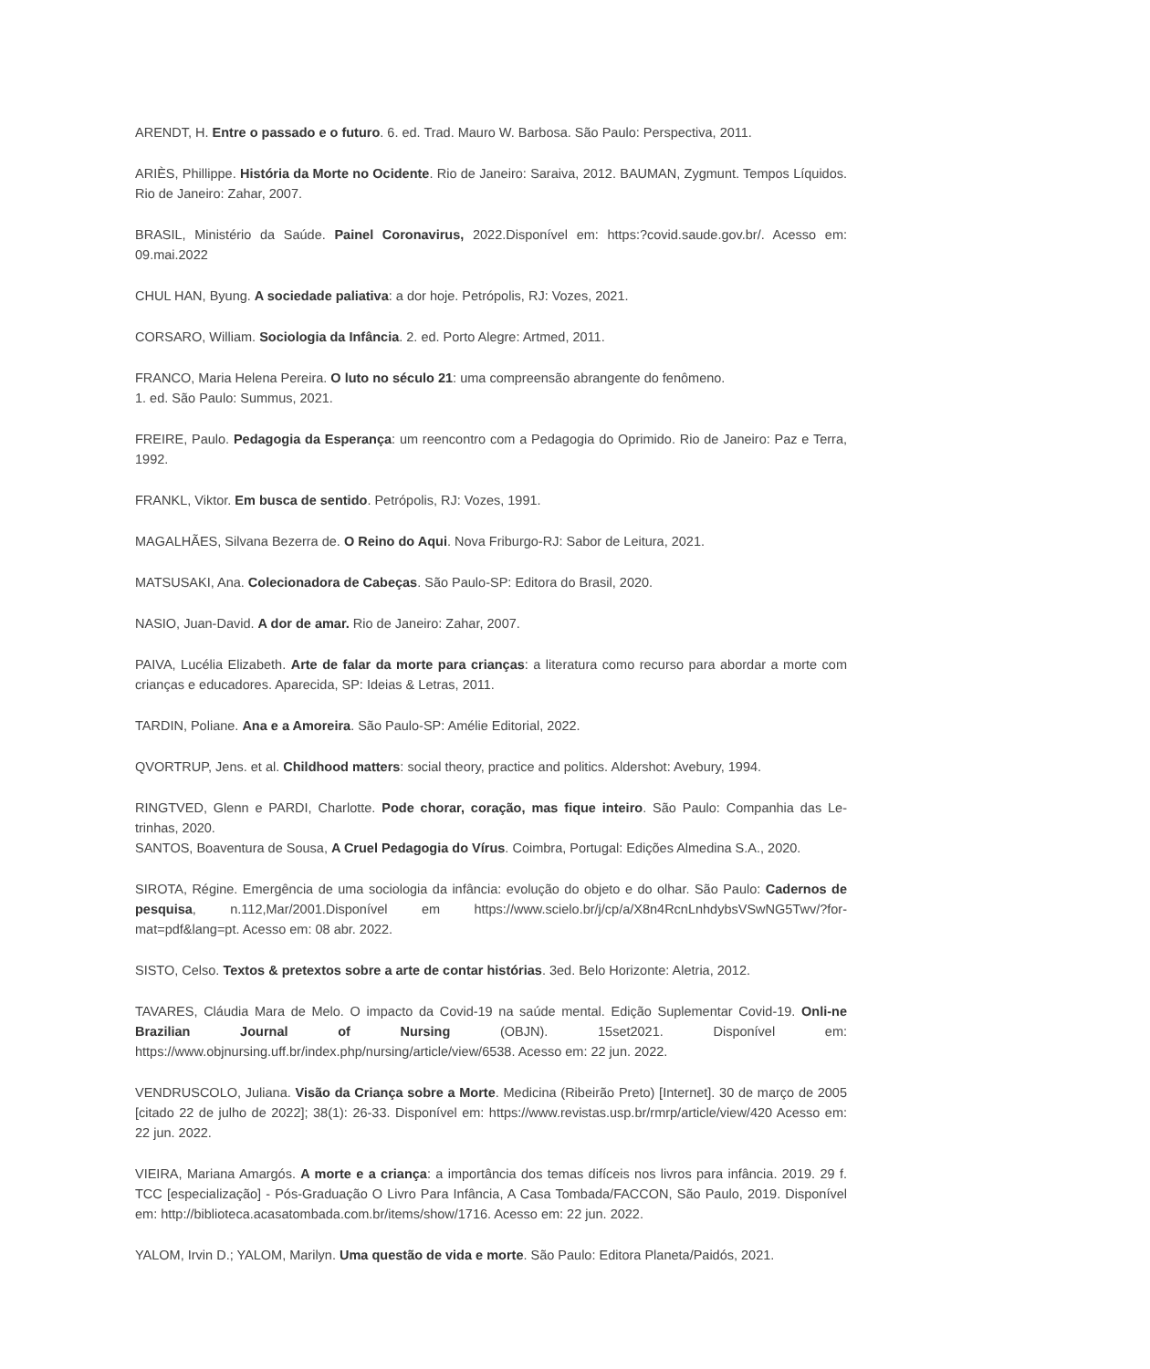ARENDT, H. Entre o passado e o futuro. 6. ed. Trad. Mauro W. Barbosa. São Paulo: Perspectiva, 2011.
ARIÈS, Phillippe. História da Morte no Ocidente. Rio de Janeiro: Saraiva, 2012. BAUMAN, Zygmunt. Tempos Líquidos. Rio de Janeiro: Zahar, 2007.
BRASIL, Ministério da Saúde. Painel Coronavirus, 2022.Disponível em: https:?covid.saude.gov.br/. Acesso em: 09.mai.2022
CHUL HAN, Byung. A sociedade paliativa: a dor hoje. Petrópolis, RJ: Vozes, 2021.
CORSARO, William. Sociologia da Infância. 2. ed. Porto Alegre: Artmed, 2011.
FRANCO, Maria Helena Pereira. O luto no século 21: uma compreensão abrangente do fenômeno.
1. ed. São Paulo: Summus, 2021.
FREIRE, Paulo. Pedagogia da Esperança: um reencontro com a Pedagogia do Oprimido. Rio de Janeiro: Paz e Terra, 1992.
FRANKL, Viktor. Em busca de sentido. Petrópolis, RJ: Vozes, 1991.
MAGALHÃES, Silvana Bezerra de. O Reino do Aqui. Nova Friburgo-RJ: Sabor de Leitura, 2021.
MATSUSAKI, Ana. Colecionadora de Cabeças. São Paulo-SP: Editora do Brasil, 2020.
NASIO, Juan-David. A dor de amar. Rio de Janeiro: Zahar, 2007.
PAIVA, Lucélia Elizabeth. Arte de falar da morte para crianças: a literatura como recurso para abordar a morte com crianças e educadores. Aparecida, SP: Ideias & Letras, 2011.
TARDIN, Poliane. Ana e a Amoreira. São Paulo-SP: Amélie Editorial, 2022.
QVORTRUP, Jens. et al. Childhood matters: social theory, practice and politics. Aldershot: Avebury, 1994.
RINGTVED, Glenn e PARDI, Charlotte. Pode chorar, coração, mas fique inteiro. São Paulo: Companhia das Le-trinhas, 2020.
SANTOS, Boaventura de Sousa, A Cruel Pedagogia do Vírus. Coimbra, Portugal: Edições Almedina S.A., 2020.
SIROTA, Régine. Emergência de uma sociologia da infância: evolução do objeto e do olhar. São Paulo: Cadernos de pesquisa, n.112,Mar/2001.Disponível em https://www.scielo.br/j/cp/a/X8n4RcnLnhdybsVSwNG5Twv/?for-mat=pdf&lang=pt. Acesso em: 08 abr. 2022.
SISTO, Celso. Textos & pretextos sobre a arte de contar histórias. 3ed. Belo Horizonte: Aletria, 2012.
TAVARES, Cláudia Mara de Melo. O impacto da Covid-19 na saúde mental. Edição Suplementar Covid-19. Onli-ne Brazilian Journal of Nursing (OBJN). 15set2021. Disponível em: https://www.objnursing.uff.br/index.php/nursing/article/view/6538. Acesso em: 22 jun. 2022.
VENDRUSCOLO, Juliana. Visão da Criança sobre a Morte. Medicina (Ribeirão Preto) [Internet]. 30 de março de 2005 [citado 22 de julho de 2022]; 38(1): 26-33. Disponível em: https://www.revistas.usp.br/rmrp/article/view/420 Acesso em: 22 jun. 2022.
VIEIRA, Mariana Amargós. A morte e a criança: a importância dos temas difíceis nos livros para infância. 2019. 29 f. TCC [especialização] - Pós-Graduação O Livro Para Infância, A Casa Tombada/FACCON, São Paulo, 2019. Disponível em: http://biblioteca.acasatombada.com.br/items/show/1716. Acesso em: 22 jun. 2022.
YALOM, Irvin D.; YALOM, Marilyn. Uma questão de vida e morte. São Paulo: Editora Planeta/Paidós, 2021.